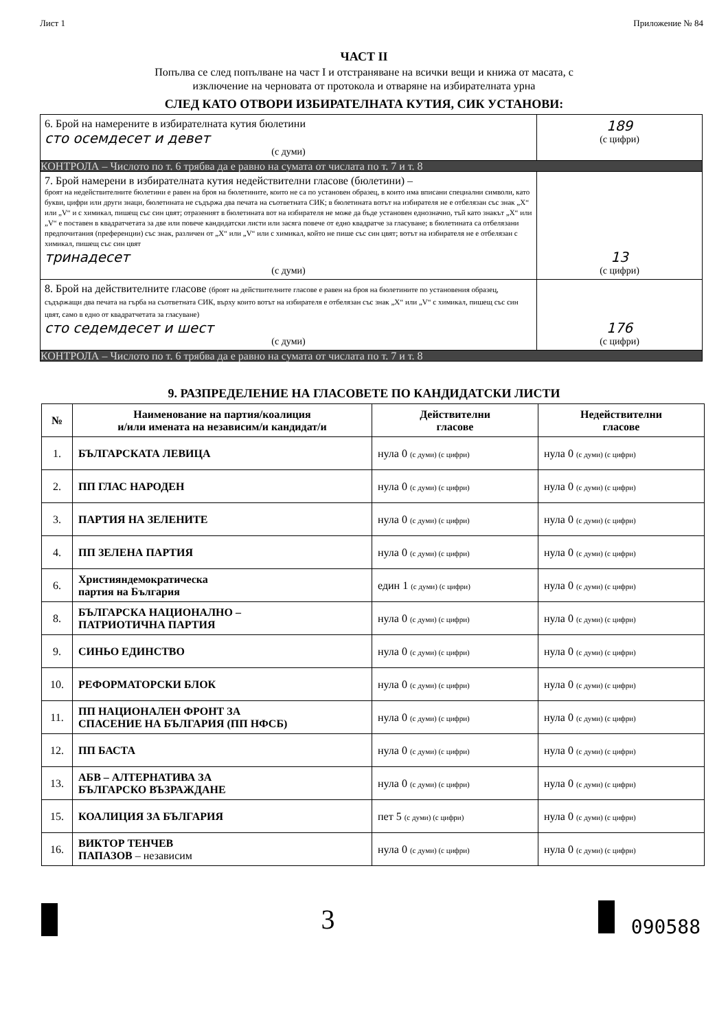Лист 1 Приложение № 84
ЧАСТ II
Попълва се след попълване на част I и отстраняване на всички вещи и книжа от масата, с
изключение на черновата от протокола и отваряне на избирателната урна
СЛЕД КАТО ОТВОРИ ИЗБИРАТЕЛНАТА КУТИЯ, СИК УСТАНОВИ:
| 6. Брой на намерените в избирателната кутия бюлетини сто осемдесет и девет (с думи) | 189 (с цифри) |
| КОНТРОЛА – Числото по т. 6 трябва да е равно на сумата от числата по т. 7 и т. 8 | |
| 7. Брой намерени в избирателната кутия недействителни гласове (бюлетини) – броят на недействителните бюлетини е равен на броя на бюлетините, които не са по установен образец, в които има вписани специални символи, като букви, цифри или други знаци, бюлетината не съдържа два печата на съответната СИК; в бюлетината вотът на избирателя не е отбелязан със знак „X“ или „V“ и с химикал, пишещ със син цвят; отразеният в бюлетината вот на избирателя не може да бъде установен еднозначно, тъй като знакът „X“ или „V“ е поставен в квадратчетата за две или повече кандидатски листи или засяга повече от едно квадратче за гласуване; в бюлетината са отбелязани предпочитания (преференции) със знак, различен от „X“ или „V“ или с химикал, който не пише със син цвят; вотът на избирателя не е отбелязан с химикал, пишещ със син цвят тринадесет (с думи) | 13 (с цифри) |
| 8. Брой на действителните гласове (броят на действителните гласове е равен на броя на бюлетините по установения образец, съдържащи два печата на гърба на съответната СИК, върху които вотът на избирателя е отбелязан със знак „X“ или „V“ с химикал, пишещ със син цвят, само в едно от квадратчетата за гласуване) сто седемдесет и шест (с думи) | 176 (с цифри) |
| КОНТРОЛА – Числото по т. 6 трябва да е равно на сумата от числата по т. 7 и т. 8 | |
9. РАЗПРЕДЕЛЕНИЕ НА ГЛАСОВЕТЕ ПО КАНДИДАТСКИ ЛИСТИ
| № | Наименование на партия/коалиция и/или имената на независим/и кандидат/и | Действителни гласове | Недействителни гласове |
| --- | --- | --- | --- |
| 1. | БЪЛГАРСКАТА ЛЕВИЦА | нула 0 (с думи) (с цифри) | нула 0 (с думи) (с цифри) |
| 2. | ПП ГЛАС НАРОДЕН | нула 0 (с думи) (с цифри) | нула 0 (с думи) (с цифри) |
| 3. | ПАРТИЯ НА ЗЕЛЕНИТЕ | нула 0 (с думи) (с цифри) | нула 0 (с думи) (с цифри) |
| 4. | ПП ЗЕЛЕНА ПАРТИЯ | нула 0 (с думи) (с цифри) | нула 0 (с думи) (с цифри) |
| 6. | Християндемократическа партия на България | един 1 (с думи) (с цифри) | нула 0 (с думи) (с цифри) |
| 8. | БЪЛГАРСКА НАЦИОНАЛНО – ПАТРИОТИЧНА ПАРТИЯ | нула 0 (с думи) (с цифри) | нула 0 (с думи) (с цифри) |
| 9. | СИНЬО ЕДИНСТВО | нула 0 (с думи) (с цифри) | нула 0 (с думи) (с цифри) |
| 10. | РЕФОРМАТОРСКИ БЛОК | нула 0 (с думи) (с цифри) | нула 0 (с думи) (с цифри) |
| 11. | ПП НАЦИОНАЛЕН ФРОНТ ЗА СПАСЕНИЕ НА БЪЛГАРИЯ (ПП НФСБ) | нула 0 (с думи) (с цифри) | нула 0 (с думи) (с цифри) |
| 12. | ПП БАСТА | нула 0 (с думи) (с цифри) | нула 0 (с думи) (с цифри) |
| 13. | АБВ – АЛТЕРНАТИВА ЗА БЪЛГАРСКО ВЪЗРАЖДАНЕ | нула 0 (с думи) (с цифри) | нула 0 (с думи) (с цифри) |
| 15. | КОАЛИЦИЯ ЗА БЪЛГАРИЯ | пет 5 (с думи) (с цифри) | нула 0 (с думи) (с цифри) |
| 16. | ВИКТОР ТЕНЧЕВ ПАПАЗОВ – независим | нула 0 (с думи) (с цифри) | нула 0 (с думи) (с цифри) |
3 090588